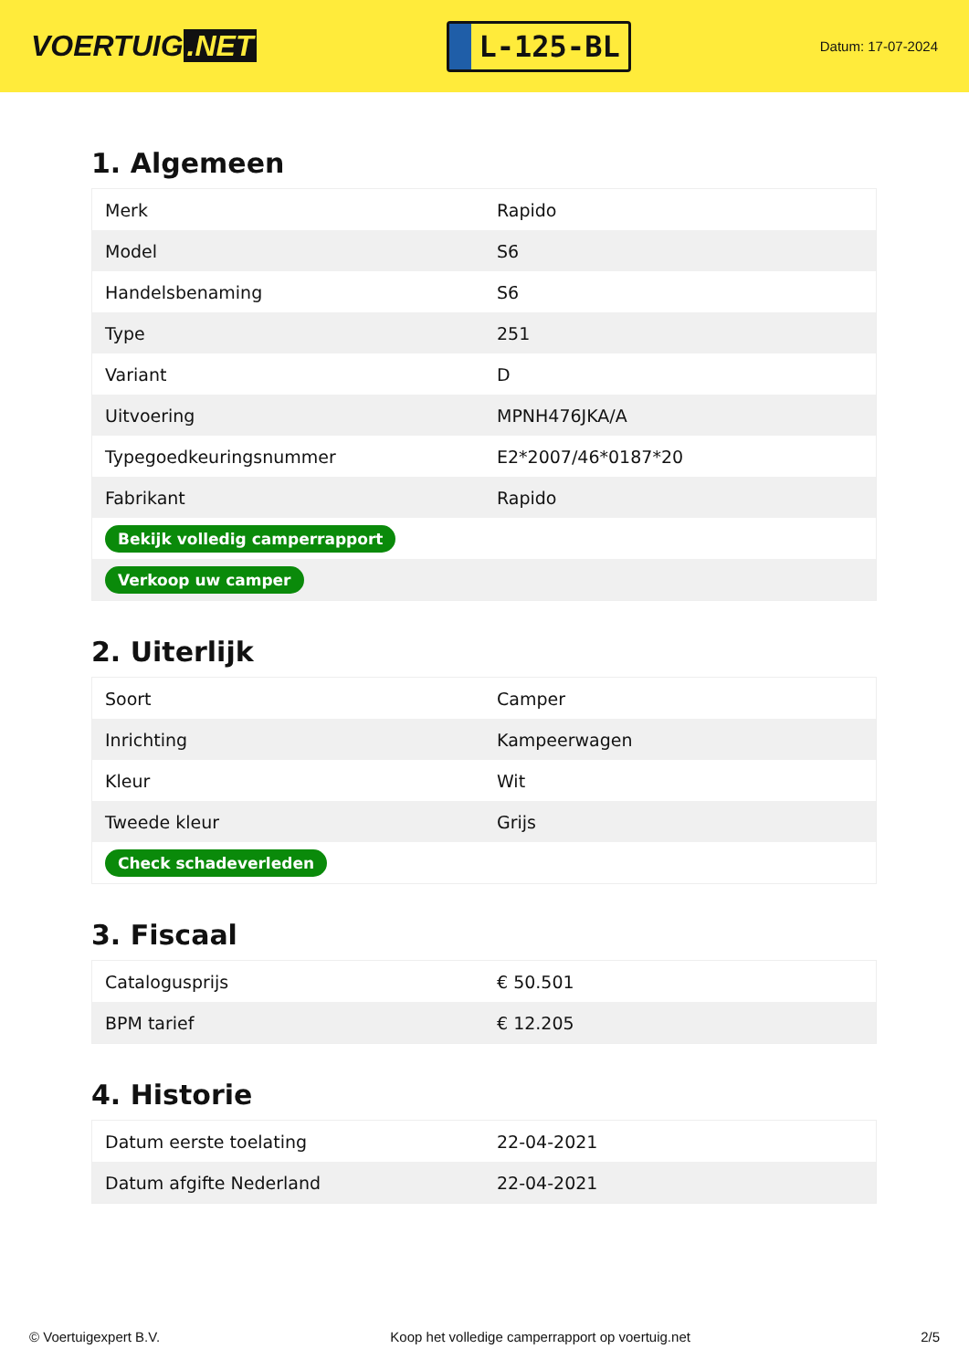VOERTUIG.NET
L-125-BL
Datum: 17-07-2024
1. Algemeen
| Merk | Rapido |
| Model | S6 |
| Handelsbenaming | S6 |
| Type | 251 |
| Variant | D |
| Uitvoering | MPNH476JKA/A |
| Typegoedkeuringsnummer | E2*2007/46*0187*20 |
| Fabrikant | Rapido |
| Bekijk volledig camperrapport | |
| Verkoop uw camper | |
2. Uiterlijk
| Soort | Camper |
| Inrichting | Kampeerwagen |
| Kleur | Wit |
| Tweede kleur | Grijs |
| Check schadeverleden | |
3. Fiscaal
| Catalogusprijs | € 50.501 |
| BPM tarief | € 12.205 |
4. Historie
| Datum eerste toelating | 22-04-2021 |
| Datum afgifte Nederland | 22-04-2021 |
© Voertuigexpert B.V. Koop het volledige camperrapport op voertuig.net 2/5